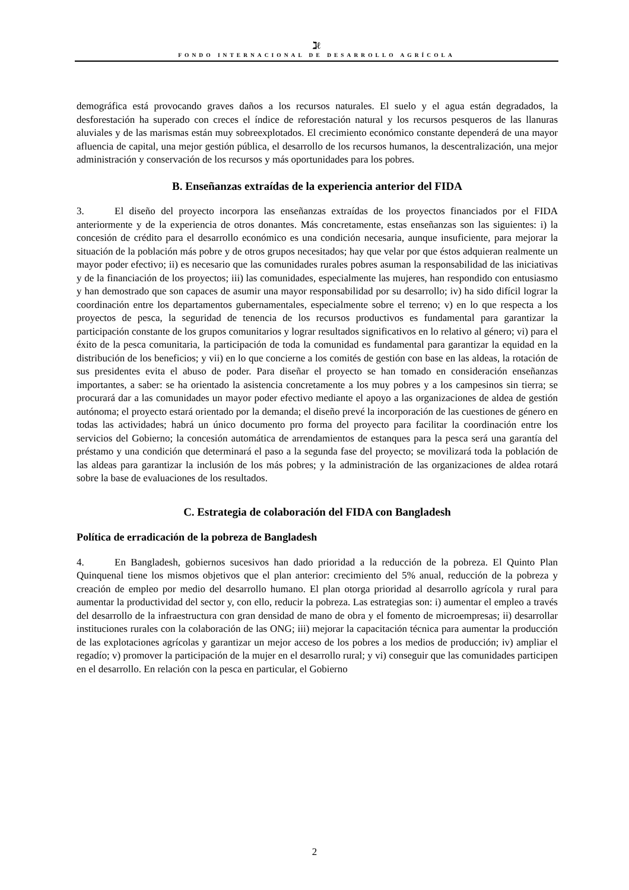ℷℓ
FONDO INTERNACIONAL DE DESARROLLO AGRÍCOLA
demográfica está provocando graves daños a los recursos naturales. El suelo y el agua están degradados, la desforestación ha superado con creces el índice de reforestación natural y los recursos pesqueros de las llanuras aluviales y de las marismas están muy sobreexplotados. El crecimiento económico constante dependerá de una mayor afluencia de capital, una mejor gestión pública, el desarrollo de los recursos humanos, la descentralización, una mejor administración y conservación de los recursos y más oportunidades para los pobres.
B. Enseñanzas extraídas de la experiencia anterior del FIDA
3. El diseño del proyecto incorpora las enseñanzas extraídas de los proyectos financiados por el FIDA anteriormente y de la experiencia de otros donantes. Más concretamente, estas enseñanzas son las siguientes: i) la concesión de crédito para el desarrollo económico es una condición necesaria, aunque insuficiente, para mejorar la situación de la población más pobre y de otros grupos necesitados; hay que velar por que éstos adquieran realmente un mayor poder efectivo; ii) es necesario que las comunidades rurales pobres asuman la responsabilidad de las iniciativas y de la financiación de los proyectos; iii) las comunidades, especialmente las mujeres, han respondido con entusiasmo y han demostrado que son capaces de asumir una mayor responsabilidad por su desarrollo; iv) ha sido difícil lograr la coordinación entre los departamentos gubernamentales, especialmente sobre el terreno; v) en lo que respecta a los proyectos de pesca, la seguridad de tenencia de los recursos productivos es fundamental para garantizar la participación constante de los grupos comunitarios y lograr resultados significativos en lo relativo al género; vi) para el éxito de la pesca comunitaria, la participación de toda la comunidad es fundamental para garantizar la equidad en la distribución de los beneficios; y vii) en lo que concierne a los comités de gestión con base en las aldeas, la rotación de sus presidentes evita el abuso de poder. Para diseñar el proyecto se han tomado en consideración enseñanzas importantes, a saber: se ha orientado la asistencia concretamente a los muy pobres y a los campesinos sin tierra; se procurará dar a las comunidades un mayor poder efectivo mediante el apoyo a las organizaciones de aldea de gestión autónoma; el proyecto estará orientado por la demanda; el diseño prevé la incorporación de las cuestiones de género en todas las actividades; habrá un único documento pro forma del proyecto para facilitar la coordinación entre los servicios del Gobierno; la concesión automática de arrendamientos de estanques para la pesca será una garantía del préstamo y una condición que determinará el paso a la segunda fase del proyecto; se movilizará toda la población de las aldeas para garantizar la inclusión de los más pobres; y la administración de las organizaciones de aldea rotará sobre la base de evaluaciones de los resultados.
C. Estrategia de colaboración del FIDA con Bangladesh
Política de erradicación de la pobreza de Bangladesh
4. En Bangladesh, gobiernos sucesivos han dado prioridad a la reducción de la pobreza. El Quinto Plan Quinquenal tiene los mismos objetivos que el plan anterior: crecimiento del 5% anual, reducción de la pobreza y creación de empleo por medio del desarrollo humano. El plan otorga prioridad al desarrollo agrícola y rural para aumentar la productividad del sector y, con ello, reducir la pobreza. Las estrategias son: i) aumentar el empleo a través del desarrollo de la infraestructura con gran densidad de mano de obra y el fomento de microempresas; ii) desarrollar instituciones rurales con la colaboración de las ONG; iii) mejorar la capacitación técnica para aumentar la producción de las explotaciones agrícolas y garantizar un mejor acceso de los pobres a los medios de producción; iv) ampliar el regadío; v) promover la participación de la mujer en el desarrollo rural; y vi) conseguir que las comunidades participen en el desarrollo. En relación con la pesca en particular, el Gobierno
2